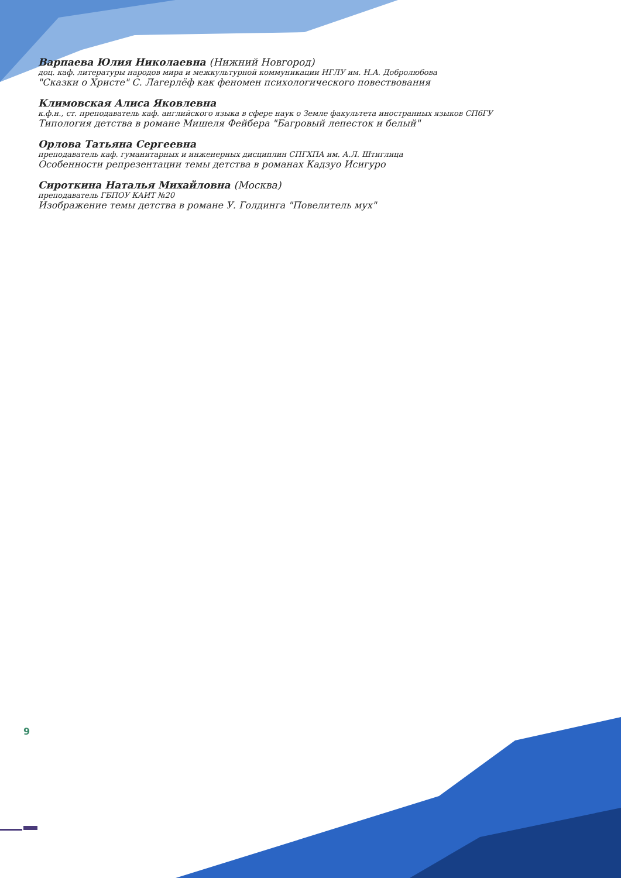Варпаева Юлия Николаевна (Нижний Новгород)
доц. каф. литературы народов мира и межкультурной коммуникации НГЛУ им. Н.А. Добролюбова
"Сказки о Христе" С. Лагерлёф как феномен психологического повествования
Климовская Алиса Яковлевна
к.ф.н., ст. преподаватель каф. английского языка в сфере наук о Земле факультета иностранных языков СПбГУ
Типология детства в романе Мишеля Фейбера "Багровый лепесток и белый"
Орлова Татьяна Сергеевна
преподаватель каф. гуманитарных и инженерных дисциплин СПГХПА им. А.Л. Штиглица
Особенности репрезентации темы детства в романах Кадзуо Исигуро
Сироткина Наталья Михайловна (Москва)
преподаватель ГБПОУ КАИТ №20
Изображение темы детства в романе У. Голдинга "Повелитель мух"
9